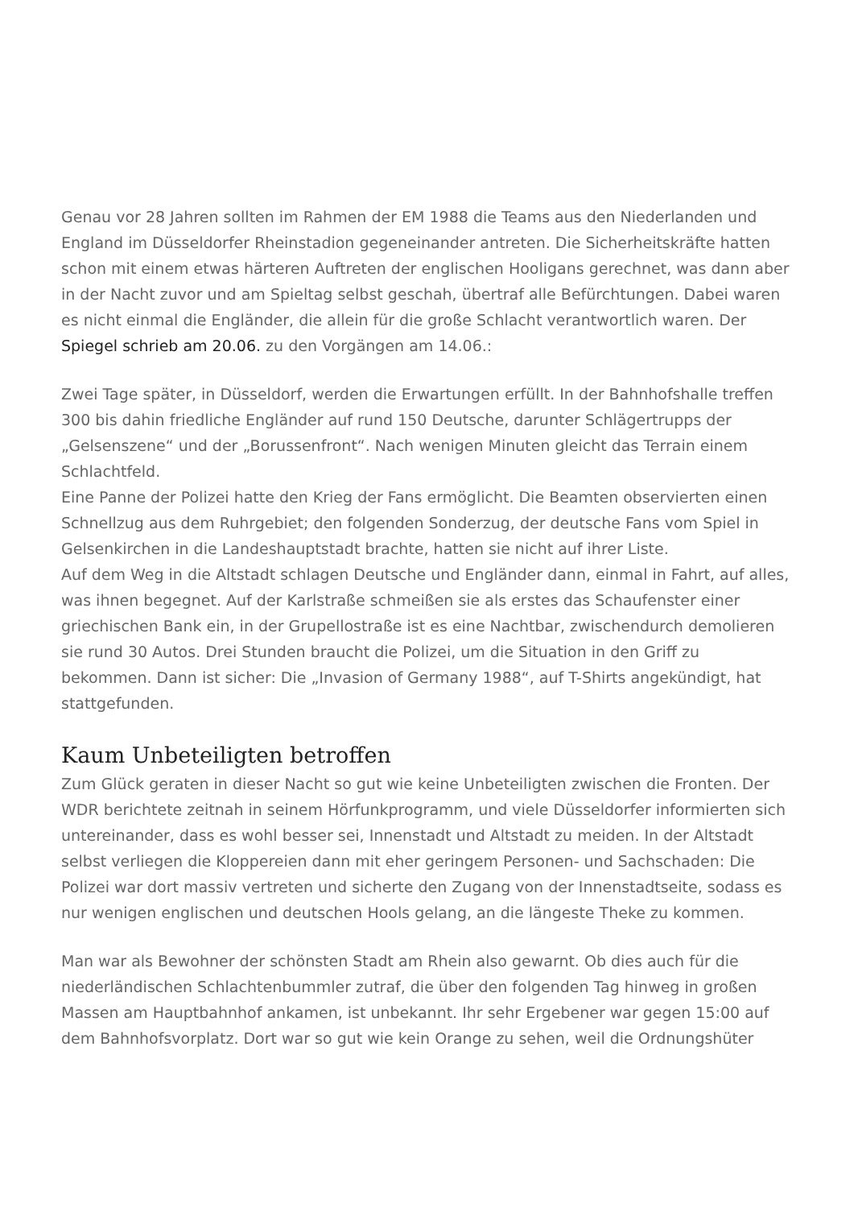Genau vor 28 Jahren sollten im Rahmen der EM 1988 die Teams aus den Niederlanden und England im Düsseldorfer Rheinstadion gegeneinander antreten. Die Sicherheitskräfte hatten schon mit einem etwas härteren Auftreten der englischen Hooligans gerechnet, was dann aber in der Nacht zuvor und am Spieltag selbst geschah, übertraf alle Befürchtungen. Dabei waren es nicht einmal die Engländer, die allein für die große Schlacht verantwortlich waren. Der Spiegel schrieb am 20.06. zu den Vorgängen am 14.06.:
Zwei Tage später, in Düsseldorf, werden die Erwartungen erfüllt. In der Bahnhofshalle treffen 300 bis dahin friedliche Engländer auf rund 150 Deutsche, darunter Schlägertrupps der „Gelsenszene“ und der „Borussenfront“. Nach wenigen Minuten gleicht das Terrain einem Schlachtfeld.
Eine Panne der Polizei hatte den Krieg der Fans ermöglicht. Die Beamten observierten einen Schnellzug aus dem Ruhrgebiet; den folgenden Sonderzug, der deutsche Fans vom Spiel in Gelsenkirchen in die Landeshauptstadt brachte, hatten sie nicht auf ihrer Liste.
Auf dem Weg in die Altstadt schlagen Deutsche und Engländer dann, einmal in Fahrt, auf alles, was ihnen begegnet. Auf der Karlstraße schmeißen sie als erstes das Schaufenster einer griechischen Bank ein, in der Grupellostraße ist es eine Nachtbar, zwischendurch demolieren sie rund 30 Autos. Drei Stunden braucht die Polizei, um die Situation in den Griff zu bekommen. Dann ist sicher: Die „Invasion of Germany 1988“, auf T-Shirts angekündigt, hat stattgefunden.
Kaum Unbeteiligten betroffen
Zum Glück geraten in dieser Nacht so gut wie keine Unbeteiligten zwischen die Fronten. Der WDR berichtete zeitnah in seinem Hörfunkprogramm, und viele Düsseldorfer informierten sich untereinander, dass es wohl besser sei, Innenstadt und Altstadt zu meiden. In der Altstadt selbst verliegen die Kloppereien dann mit eher geringem Personen- und Sachschaden: Die Polizei war dort massiv vertreten und sicherte den Zugang von der Innenstadtseite, sodass es nur wenigen englischen und deutschen Hools gelang, an die längeste Theke zu kommen.
Man war als Bewohner der schönsten Stadt am Rhein also gewarnt. Ob dies auch für die niederländischen Schlachtenbummler zutraf, die über den folgenden Tag hinweg in großen Massen am Hauptbahnhof ankamen, ist unbekannt. Ihr sehr Ergebener war gegen 15:00 auf dem Bahnhofsvorplatz. Dort war so gut wie kein Orange zu sehen, weil die Ordnungshüter